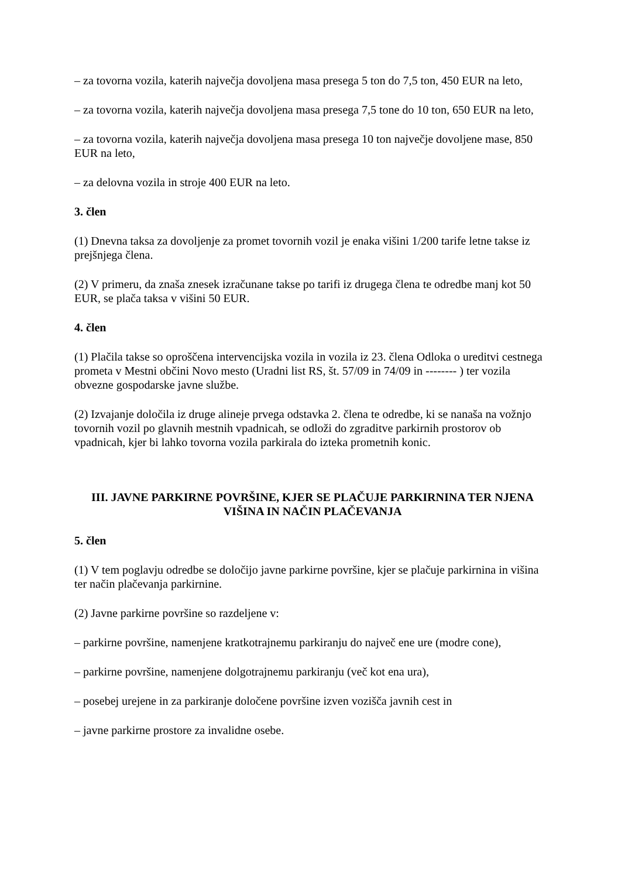– za tovorna vozila, katerih največja dovoljena masa presega 5 ton do 7,5 ton, 450 EUR na leto,
– za tovorna vozila, katerih največja dovoljena masa presega 7,5 tone do 10 ton, 650 EUR na leto,
– za tovorna vozila, katerih največja dovoljena masa presega 10 ton največje dovoljene mase, 850 EUR na leto,
– za delovna vozila in stroje 400 EUR na leto.
3. člen
(1) Dnevna taksa za dovoljenje za promet tovornih vozil je enaka višini 1/200 tarife letne takse iz prejšnjega člena.
(2) V primeru, da znaša znesek izračunane takse po tarifi iz drugega člena te odredbe manj kot 50 EUR, se plača taksa v višini 50 EUR.
4. člen
(1) Plačila takse so oproščena intervencijska vozila in vozila iz 23. člena Odloka o ureditvi cestnega prometa v Mestni občini Novo mesto (Uradni list RS, št. 57/09 in 74/09 in -------- ) ter vozila obvezne gospodarske javne službe.
(2) Izvajanje določila iz druge alineje prvega odstavka 2. člena te odredbe, ki se nanaša na vožnjo tovornih vozil po glavnih mestnih vpadnicah, se odloži do zgraditve parkirnih prostorov ob vpadnicah, kjer bi lahko tovorna vozila parkirala do izteka prometnih konic.
III. JAVNE PARKIRNE POVRŠINE, KJER SE PLAČUJE PARKIRNINA TER NJENA VIŠINA IN NAČIN PLAČEVANJA
5. člen
(1) V tem poglavju odredbe se določijo javne parkirne površine, kjer se plačuje parkirnina in višina ter način plačevanja parkirnine.
(2) Javne parkirne površine so razdeljene v:
– parkirne površine, namenjene kratkotrajnemu parkiranju do največ ene ure (modre cone),
– parkirne površine, namenjene dolgotrajnemu parkiranju (več kot ena ura),
– posebej urejene in za parkiranje določene površine izven vozišča javnih cest in
– javne parkirne prostore za invalidne osebe.